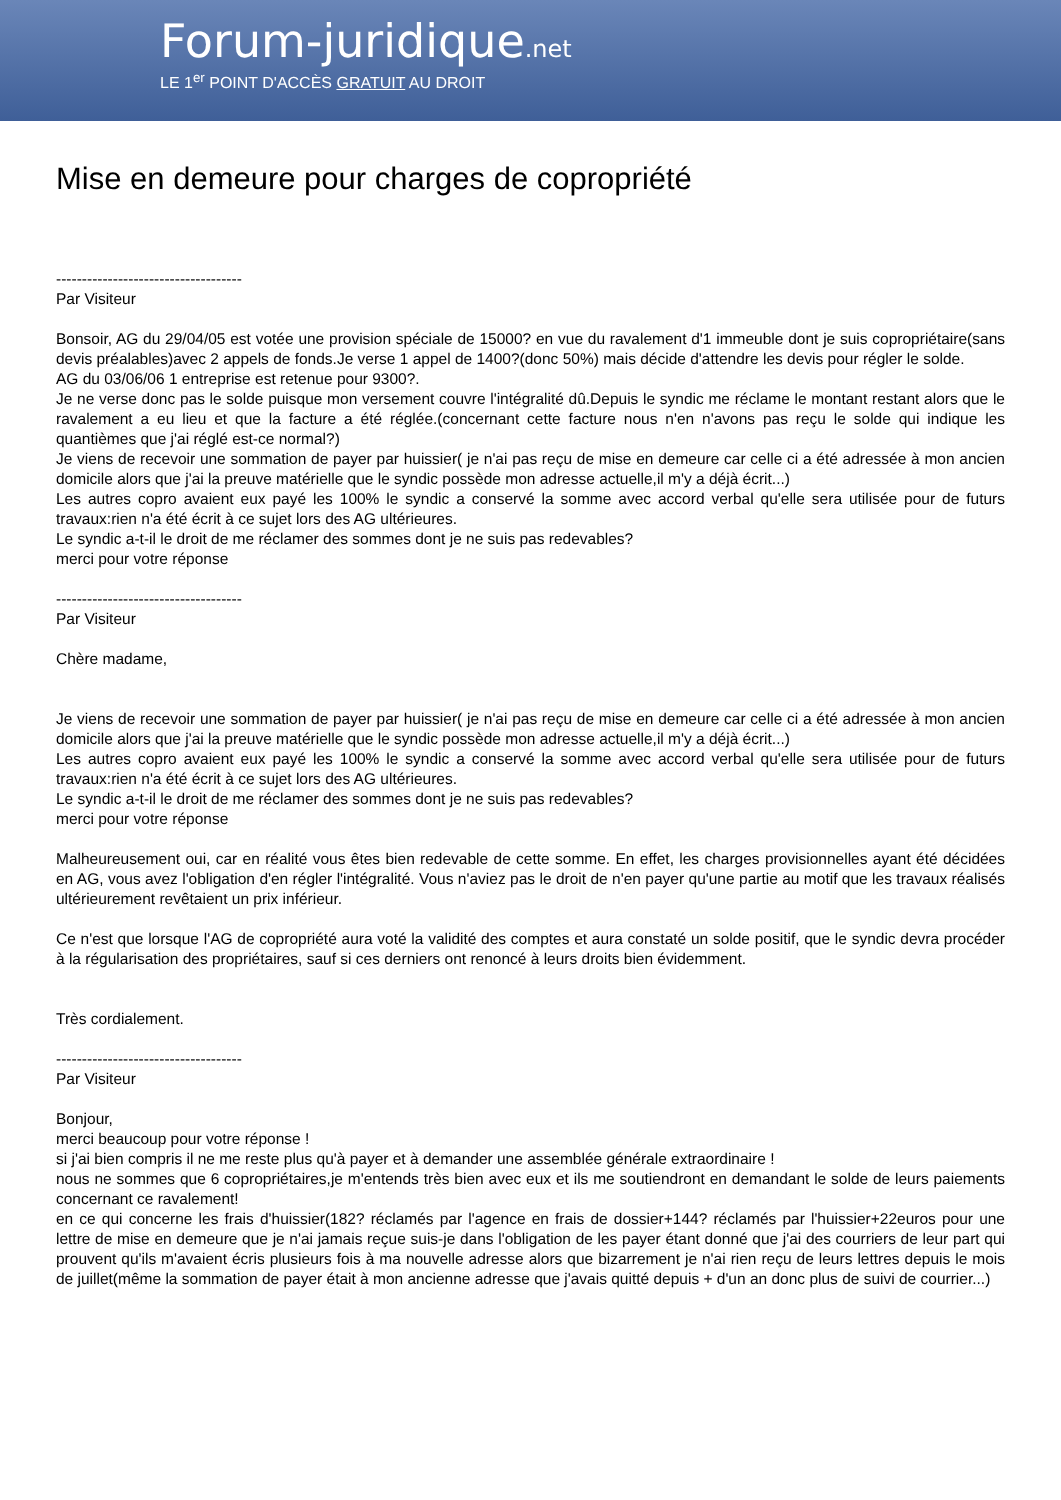Forum-juridique.net
LE 1<sup>er</sup> POINT D'ACCÈS GRATUIT AU DROIT
Mise en demeure pour charges de copropriété
------------------------------------
Par Visiteur
Bonsoir, AG du 29/04/05 est votée une provision spéciale de 15000? en vue du ravalement d'1 immeuble dont je suis copropriétaire(sans devis préalables)avec 2 appels de fonds.Je verse 1 appel de 1400?(donc 50%) mais décide d'attendre les devis pour régler le solde.
AG du 03/06/06 1 entreprise est retenue pour 9300?.
Je ne verse donc pas le solde puisque mon versement couvre l'intégralité dû.Depuis le syndic me réclame le montant restant alors que le ravalement a eu lieu et que la facture a été réglée.(concernant cette facture nous n'en n'avons pas reçu le solde qui indique les quantièmes que j'ai réglé est-ce normal?)
Je viens de recevoir une sommation de payer par huissier( je n'ai pas reçu de mise en demeure car celle ci a été adressée à mon ancien domicile alors que j'ai la preuve matérielle que le syndic possède mon adresse actuelle,il m'y a déjà écrit...)
Les autres copro avaient eux payé les 100% le syndic a conservé la somme avec accord verbal qu'elle sera utilisée pour de futurs travaux:rien n'a été écrit à ce sujet lors des AG ultérieures.
Le syndic a-t-il le droit de me réclamer des sommes dont je ne suis pas redevables?
merci pour votre réponse
------------------------------------
Par Visiteur
Chère madame,
Je viens de recevoir une sommation de payer par huissier( je n'ai pas reçu de mise en demeure car celle ci a été adressée à mon ancien domicile alors que j'ai la preuve matérielle que le syndic possède mon adresse actuelle,il m'y a déjà écrit...)
Les autres copro avaient eux payé les 100% le syndic a conservé la somme avec accord verbal qu'elle sera utilisée pour de futurs travaux:rien n'a été écrit à ce sujet lors des AG ultérieures.
Le syndic a-t-il le droit de me réclamer des sommes dont je ne suis pas redevables?
merci pour votre réponse
Malheureusement oui, car en réalité vous êtes bien redevable de cette somme. En effet, les charges provisionnelles ayant été décidées en AG, vous avez l'obligation d'en régler l'intégralité. Vous n'aviez pas le droit de n'en payer qu'une partie au motif que les travaux réalisés ultérieurement revêtaient un prix inférieur.
Ce n'est que lorsque l'AG de copropriété aura voté la validité des comptes et aura constaté un solde positif, que le syndic devra procéder à la régularisation des propriétaires, sauf si ces derniers ont renoncé à leurs droits bien évidemment.
Très cordialement.
------------------------------------
Par Visiteur
Bonjour,
merci beaucoup pour votre réponse !
si j'ai bien compris il ne me reste plus qu'à payer et à demander une assemblée générale extraordinaire !
nous ne sommes que 6 copropriétaires,je m'entends très bien avec eux et ils me soutiendront en demandant le solde de leurs paiements concernant ce ravalement!
en ce qui concerne les frais d'huissier(182? réclamés par l'agence en frais de dossier+144? réclamés par l'huissier+22euros pour une lettre de mise en demeure que je n'ai jamais reçue suis-je dans l'obligation de les payer étant donné que j'ai des courriers de leur part qui prouvent qu'ils m'avaient écris plusieurs fois à ma nouvelle adresse alors que bizarrement je n'ai rien reçu de leurs lettres depuis le mois de juillet(même la sommation de payer était à mon ancienne adresse que j'avais quitté depuis + d'un an donc plus de suivi de courrier...)